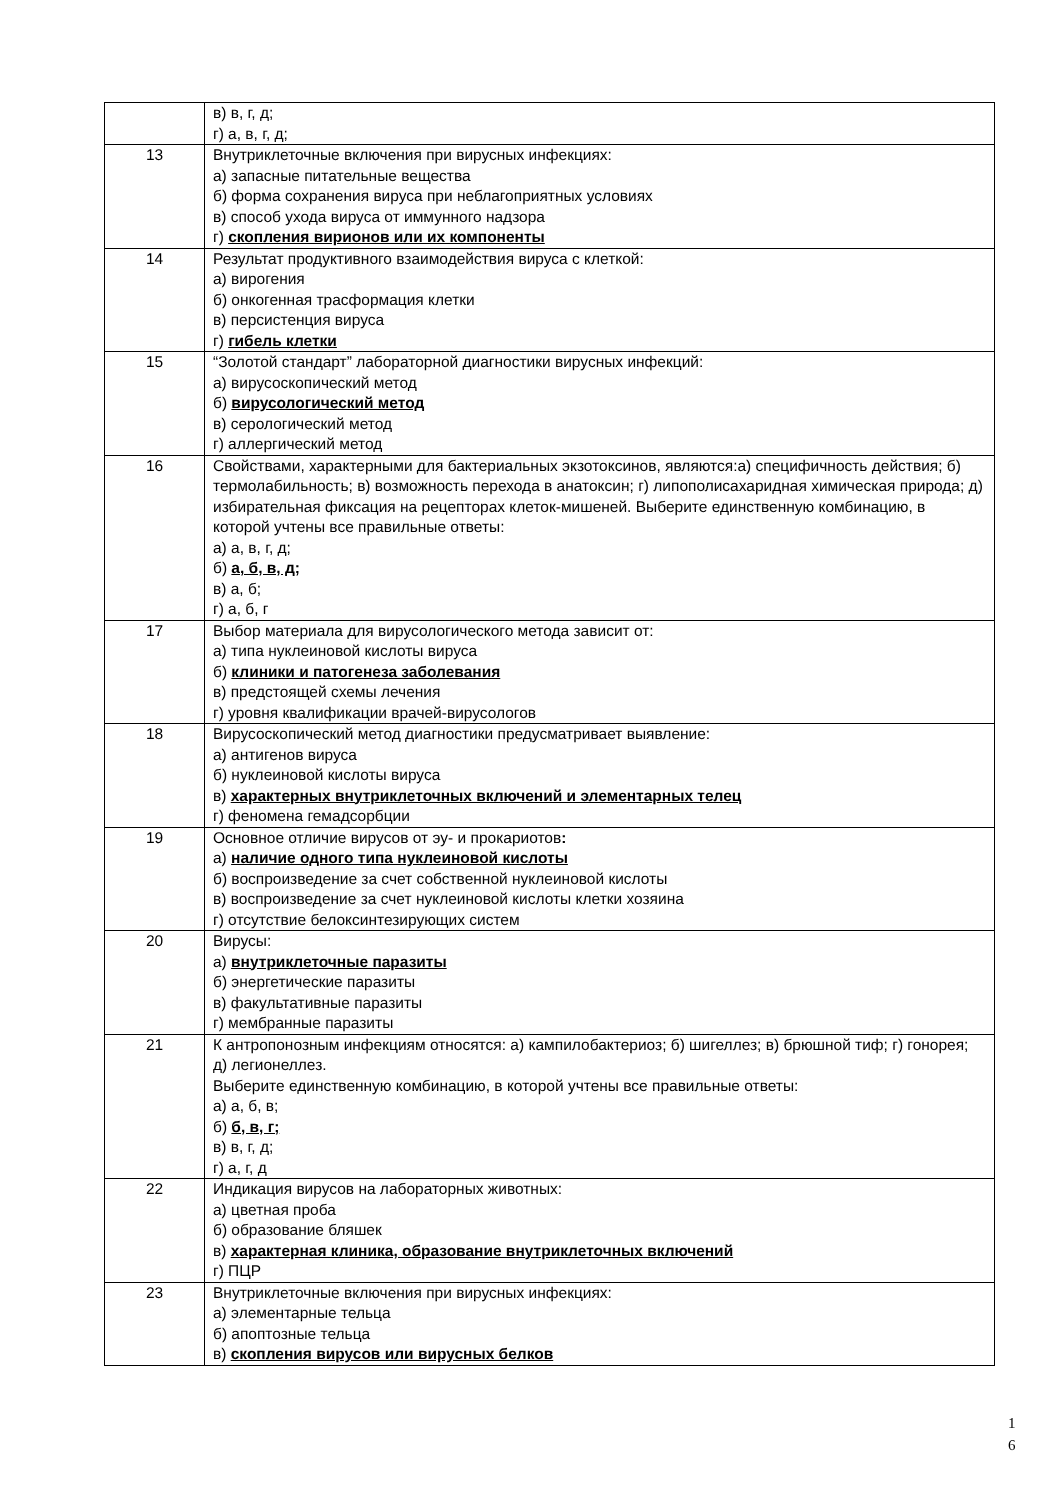| | в) в, г, д; г) а, в, г, д; |
| 13 | Внутриклеточные включения при вирусных инфекциях: а) запасные питательные вещества б) форма сохранения вируса при неблагоприятных условиях в) способ ухода вируса от иммунного надзора г) скопления вирионов или их компоненты |
| 14 | Результат продуктивного взаимодействия вируса с клеткой: а) вирогения б) онкогенная трасформация клетки в) персистенция вируса г) гибель клетки |
| 15 | “Золотой стандарт” лабораторной диагностики вирусных инфекций: а) вирусоскопический метод б) вирусологический метод в) серологический метод г) аллергический метод |
| 16 | Свойствами, характерными для бактериальных экзотоксинов, являются:а) специфичность действия; б) термолабильность; в) возможность перехода в анатоксин; г) липополисахаридная химическая природа; д) избирательная фиксация на рецепторах клеток-мишеней. Выберите единственную комбинацию, в которой учтены все правильные ответы: а) а, в, г, д; б) а, б, в, д; в) а, б; г) а, б, г |
| 17 | Выбор материала для вирусологического метода зависит от: а) типа нуклеиновой кислоты вируса б) клиники и патогенеза заболевания в) предстоящей схемы лечения г) уровня квалификации врачей-вирусологов |
| 18 | Вирусоскопический метод диагностики предусматривает выявление: а) антигенов вируса б) нуклеиновой кислоты вируса в) характерных внутриклеточных включений и элементарных телец г) феномена гемадсорбции |
| 19 | Основное отличие вирусов от эу- и прокариотов : а) наличие одного типа нуклеиновой кислоты б) воспроизведение за счет собственной нуклеиновой кислоты в) воспроизведение за счет нуклеиновой кислоты клетки хозяина г) отсутствие белоксинтезирующих систем |
| 20 | Вирусы: а) внутриклеточные паразиты б) энергетические паразиты в) факультативные паразиты г) мембранные паразиты |
| 21 | К антропонозным инфекциям относятся: а) кампилобактериоз; б) шигеллез; в) брюшной тиф; г) гонорея; д) легионеллез. Выберите единственную комбинацию, в которой учтены все правильные ответы: а) а, б, в; б) б, в, г; в) в, г, д; г) а, г, д |
| 22 | Индикация вирусов на лабораторных животных: а) цветная проба б) образование бляшек в) характерная клиника, образование внутриклеточных включений г) ПЦР |
| 23 | Внутриклеточные включения при вирусных инфекциях: а) элементарные тельца б) апоптозные тельца в) скопления вирусов или вирусных белков |
1
6